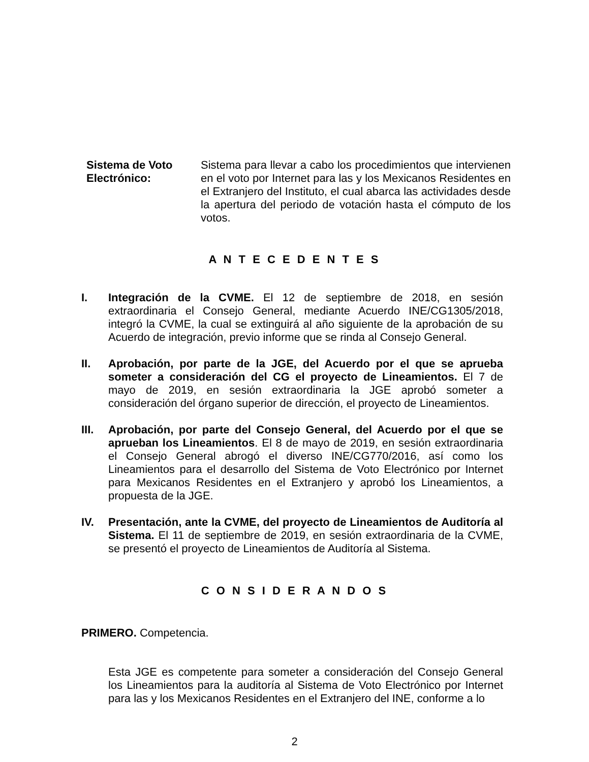Sistema de Voto Electrónico:
Sistema para llevar a cabo los procedimientos que intervienen en el voto por Internet para las y los Mexicanos Residentes en el Extranjero del Instituto, el cual abarca las actividades desde la apertura del periodo de votación hasta el cómputo de los votos.
A N T E C E D E N T E S
I. Integración de la CVME. El 12 de septiembre de 2018, en sesión extraordinaria el Consejo General, mediante Acuerdo INE/CG1305/2018, integró la CVME, la cual se extinguirá al año siguiente de la aprobación de su Acuerdo de integración, previo informe que se rinda al Consejo General.
II. Aprobación, por parte de la JGE, del Acuerdo por el que se aprueba someter a consideración del CG el proyecto de Lineamientos. El 7 de mayo de 2019, en sesión extraordinaria la JGE aprobó someter a consideración del órgano superior de dirección, el proyecto de Lineamientos.
III. Aprobación, por parte del Consejo General, del Acuerdo por el que se aprueban los Lineamientos. El 8 de mayo de 2019, en sesión extraordinaria el Consejo General abrogó el diverso INE/CG770/2016, así como los Lineamientos para el desarrollo del Sistema de Voto Electrónico por Internet para Mexicanos Residentes en el Extranjero y aprobó los Lineamientos, a propuesta de la JGE.
IV. Presentación, ante la CVME, del proyecto de Lineamientos de Auditoría al Sistema. El 11 de septiembre de 2019, en sesión extraordinaria de la CVME, se presentó el proyecto de Lineamientos de Auditoría al Sistema.
C O N S I D E R A N D O S
PRIMERO. Competencia.
Esta JGE es competente para someter a consideración del Consejo General los Lineamientos para la auditoría al Sistema de Voto Electrónico por Internet para las y los Mexicanos Residentes en el Extranjero del INE, conforme a lo
2